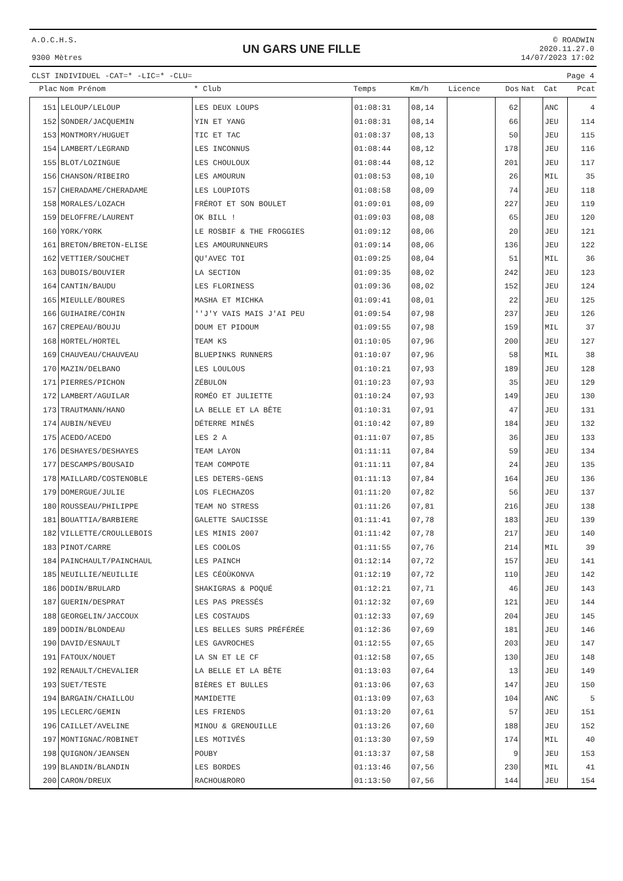A.O.C.H.S.
9300 Mètres
UN GARS UNE FILLE
© ROADWIN
2020.11.27.0
14/07/2023 17:02
CLST INDIVIDUEL -CAT=* -LIC=* -CLU= Page 4
| Plac | Nom Prénom | * Club | Temps | Km/h | Licence | Dos | Nat | Cat | Pcat |
| --- | --- | --- | --- | --- | --- | --- | --- | --- | --- |
| 151 | LELOUP/LELOUP | LES DEUX LOUPS | 01:08:31 | 08,14 | | 62 | | ANC | 4 |
| 152 | SONDER/JACQUEMIN | YIN ET YANG | 01:08:31 | 08,14 | | 66 | | JEU | 114 |
| 153 | MONTMORY/HUGUET | TIC ET TAC | 01:08:37 | 08,13 | | 50 | | JEU | 115 |
| 154 | LAMBERT/LEGRAND | LES INCONNUS | 01:08:44 | 08,12 | | 178 | | JEU | 116 |
| 155 | BLOT/LOZINGUE | LES CHOULOUX | 01:08:44 | 08,12 | | 201 | | JEU | 117 |
| 156 | CHANSON/RIBEIRO | LES AMOURUN | 01:08:53 | 08,10 | | 26 | | MIL | 35 |
| 157 | CHERADAME/CHERADAME | LES LOUPIOTS | 01:08:58 | 08,09 | | 74 | | JEU | 118 |
| 158 | MORALES/LOZACH | FRÉROT ET SON BOULET | 01:09:01 | 08,09 | | 227 | | JEU | 119 |
| 159 | DELOFFRE/LAURENT | OK BILL ! | 01:09:03 | 08,08 | | 65 | | JEU | 120 |
| 160 | YORK/YORK | LE ROSBIF & THE FROGGIES | 01:09:12 | 08,06 | | 20 | | JEU | 121 |
| 161 | BRETON/BRETON-ELISE | LES AMOURUNNEURS | 01:09:14 | 08,06 | | 136 | | JEU | 122 |
| 162 | VETTIER/SOUCHET | QU'AVEC TOI | 01:09:25 | 08,04 | | 51 | | MIL | 36 |
| 163 | DUBOIS/BOUVIER | LA SECTION | 01:09:35 | 08,02 | | 242 | | JEU | 123 |
| 164 | CANTIN/BAUDU | LES FLORINESS | 01:09:36 | 08,02 | | 152 | | JEU | 124 |
| 165 | MIEULLE/BOURES | MASHA ET MICHKA | 01:09:41 | 08,01 | | 22 | | JEU | 125 |
| 166 | GUIHAIRE/COHIN | ''J'Y VAIS MAIS J'AI PEU | 01:09:54 | 07,98 | | 237 | | JEU | 126 |
| 167 | CREPEAU/BOUJU | DOUM ET PIDOUM | 01:09:55 | 07,98 | | 159 | | MIL | 37 |
| 168 | HORTEL/HORTEL | TEAM KS | 01:10:05 | 07,96 | | 200 | | JEU | 127 |
| 169 | CHAUVEAU/CHAUVEAU | BLUEPINKS RUNNERS | 01:10:07 | 07,96 | | 58 | | MIL | 38 |
| 170 | MAZIN/DELBANO | LES LOULOUS | 01:10:21 | 07,93 | | 189 | | JEU | 128 |
| 171 | PIERRES/PICHON | ZÉBULON | 01:10:23 | 07,93 | | 35 | | JEU | 129 |
| 172 | LAMBERT/AGUILAR | ROMÉO ET JULIETTE | 01:10:24 | 07,93 | | 149 | | JEU | 130 |
| 173 | TRAUTMANN/HANO | LA BELLE ET LA BÊTE | 01:10:31 | 07,91 | | 47 | | JEU | 131 |
| 174 | AUBIN/NEVEU | DÉTERRE MINÉS | 01:10:42 | 07,89 | | 184 | | JEU | 132 |
| 175 | ACEDO/ACEDO | LES 2 A | 01:11:07 | 07,85 | | 36 | | JEU | 133 |
| 176 | DESHAYES/DESHAYES | TEAM LAYON | 01:11:11 | 07,84 | | 59 | | JEU | 134 |
| 177 | DESCAMPS/BOUSAID | TEAM COMPOTE | 01:11:11 | 07,84 | | 24 | | JEU | 135 |
| 178 | MAILLARD/COSTENOBLE | LES DETERS-GENS | 01:11:13 | 07,84 | | 164 | | JEU | 136 |
| 179 | DOMERGUE/JULIE | LOS FLECHAZOS | 01:11:20 | 07,82 | | 56 | | JEU | 137 |
| 180 | ROUSSEAU/PHILIPPE | TEAM NO STRESS | 01:11:26 | 07,81 | | 216 | | JEU | 138 |
| 181 | BOUATTIA/BARBIERE | GALETTE SAUCISSE | 01:11:41 | 07,78 | | 183 | | JEU | 139 |
| 182 | VILLETTE/CROULLEBOIS | LES MINIS 2007 | 01:11:42 | 07,78 | | 217 | | JEU | 140 |
| 183 | PINOT/CARRE | LES COOLOS | 01:11:55 | 07,76 | | 214 | | MIL | 39 |
| 184 | PAINCHAULT/PAINCHAUL | LES PAINCH | 01:12:14 | 07,72 | | 157 | | JEU | 141 |
| 185 | NEUILLIE/NEUILLIE | LES CÉOÙKONVA | 01:12:19 | 07,72 | | 110 | | JEU | 142 |
| 186 | DODIN/BRULARD | SHAKIGRAS & POQUÉ | 01:12:21 | 07,71 | | 46 | | JEU | 143 |
| 187 | GUERIN/DESPRAT | LES PAS PRESSÉS | 01:12:32 | 07,69 | | 121 | | JEU | 144 |
| 188 | GEORGELIN/JACCOUX | LES COSTAUDS | 01:12:33 | 07,69 | | 204 | | JEU | 145 |
| 189 | DODIN/BLONDEAU | LES BELLES SURS PRÉFÉRÉE | 01:12:36 | 07,69 | | 181 | | JEU | 146 |
| 190 | DAVID/ESNAULT | LES GAVROCHES | 01:12:55 | 07,65 | | 203 | | JEU | 147 |
| 191 | FATOUX/NOUET | LA SN ET LE CF | 01:12:58 | 07,65 | | 130 | | JEU | 148 |
| 192 | RENAULT/CHEVALIER | LA BELLE ET LA BÊTE | 01:13:03 | 07,64 | | 13 | | JEU | 149 |
| 193 | SUET/TESTE | BIÈRES ET BULLES | 01:13:06 | 07,63 | | 147 | | JEU | 150 |
| 194 | BARGAIN/CHAILLOU | MAMIDETTE | 01:13:09 | 07,63 | | 104 | | ANC | 5 |
| 195 | LECLERC/GEMIN | LES FRIENDS | 01:13:20 | 07,61 | | 57 | | JEU | 151 |
| 196 | CAILLET/AVELINE | MINOU & GRENOUILLE | 01:13:26 | 07,60 | | 188 | | JEU | 152 |
| 197 | MONTIGNAC/ROBINET | LES MOTIVÉS | 01:13:30 | 07,59 | | 174 | | MIL | 40 |
| 198 | QUIGNON/JEANSEN | POUBY | 01:13:37 | 07,58 | | 9 | | JEU | 153 |
| 199 | BLANDIN/BLANDIN | LES BORDES | 01:13:46 | 07,56 | | 230 | | MIL | 41 |
| 200 | CARON/DREUX | RACHOU&RORO | 01:13:50 | 07,56 | | 144 | | JEU | 154 |